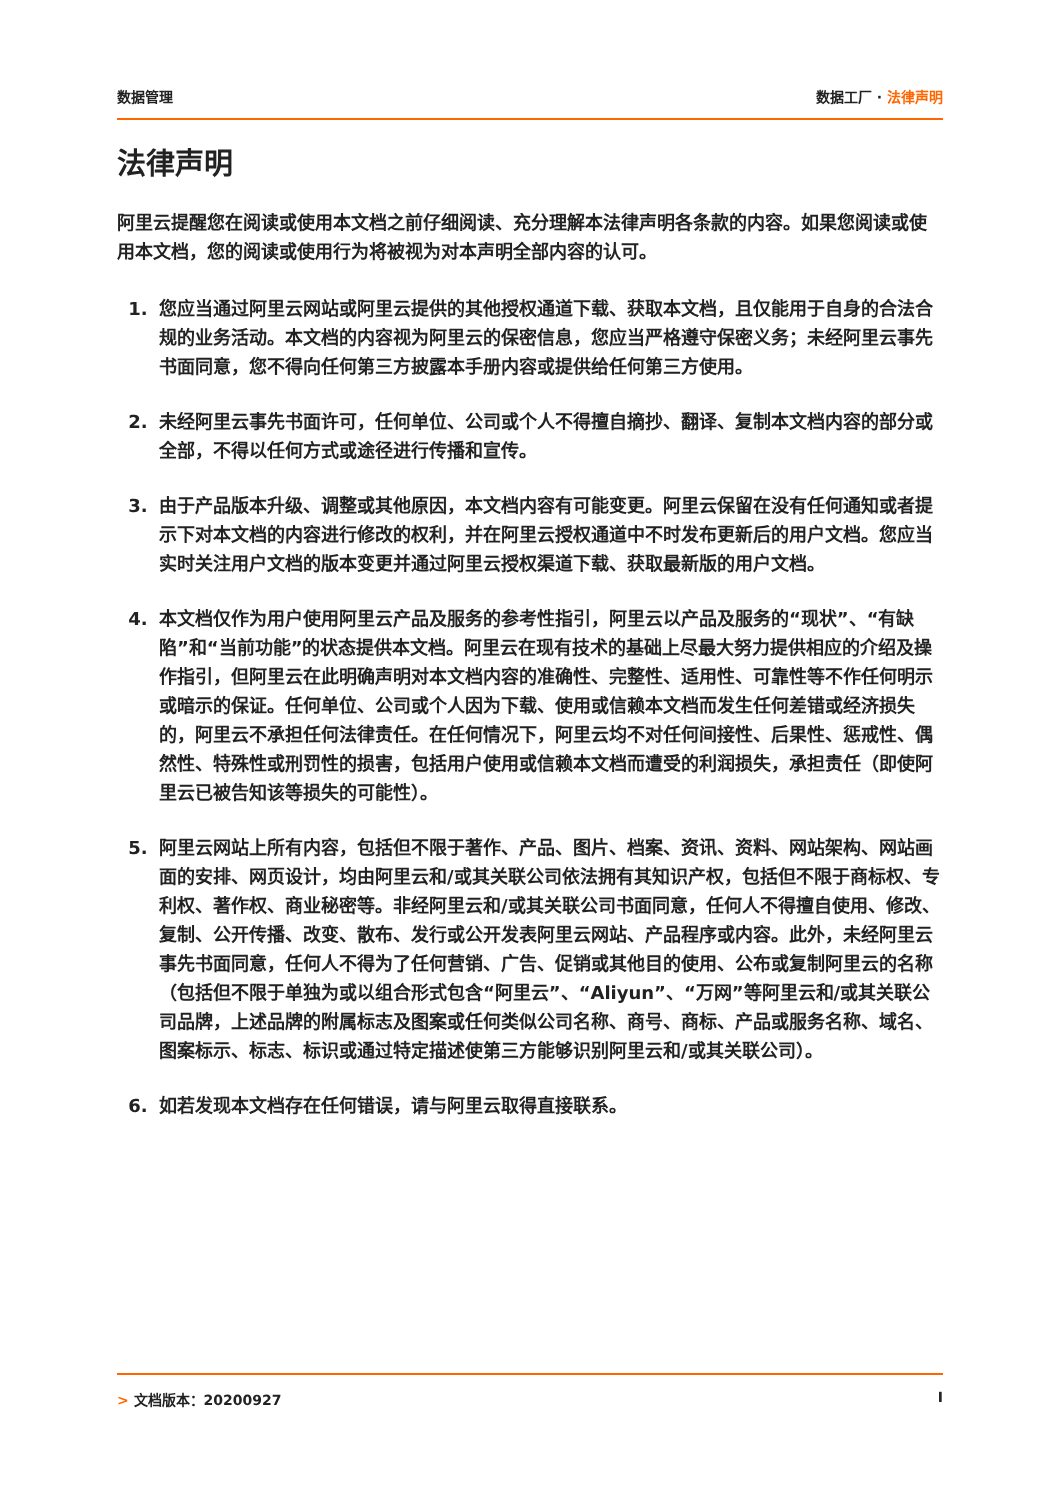数据管理 数据工厂 · 法律声明
法律声明
阿里云提醒您在阅读或使用本文档之前仔细阅读、充分理解本法律声明各条款的内容。如果您阅读或使用本文档，您的阅读或使用行为将被视为对本声明全部内容的认可。
1. 您应当通过阿里云网站或阿里云提供的其他授权通道下载、获取本文档，且仅能用于自身的合法合规的业务活动。本文档的内容视为阿里云的保密信息，您应当严格遵守保密义务；未经阿里云事先书面同意，您不得向任何第三方披露本手册内容或提供给任何第三方使用。
2. 未经阿里云事先书面许可，任何单位、公司或个人不得擅自摘抄、翻译、复制本文档内容的部分或全部，不得以任何方式或途径进行传播和宣传。
3. 由于产品版本升级、调整或其他原因，本文档内容有可能变更。阿里云保留在没有任何通知或者提示下对本文档的内容进行修改的权利，并在阿里云授权通道中不时发布更新后的用户文档。您应当实时关注用户文档的版本变更并通过阿里云授权渠道下载、获取最新版的用户文档。
4. 本文档仅作为用户使用阿里云产品及服务的参考性指引，阿里云以产品及服务的“现状”、“有缺陷”和“当前功能”的状态提供本文档。阿里云在现有技术的基础上尽最大努力提供相应的介绍及操作指引，但阿里云在此明确声明对本文档内容的准确性、完整性、适用性、可靠性等不作任何明示或暗示的保证。任何单位、公司或个人因为下载、使用或信赖本文档而发生任何差错或经济损失的，阿里云不承担任何法律责任。在任何情况下，阿里云均不对任何间接性、后果性、惩戒性、偶然性、特殊性或刑罚性的损害，包括用户使用或信赖本文档而遭受的利润损失，承担责任（即使阿里云已被告知该等损失的可能性）。
5. 阿里云网站上所有内容，包括但不限于著作、产品、图片、档案、资讯、资料、网站架构、网站画面的安排、网页设计，均由阿里云和/或其关联公司依法拥有其知识产权，包括但不限于商标权、专利权、著作权、商业秘密等。非经阿里云和/或其关联公司书面同意，任何人不得擅自使用、修改、复制、公开传播、改变、散布、发行或公开发表阿里云网站、产品程序或内容。此外，未经阿里云事先书面同意，任何人不得为了任何营销、广告、促销或其他目的使用、公布或复制阿里云的名称（包括但不限于单独为或以组合形式包含“阿里云”、“Aliyun”、“万网”等阿里云和/或其关联公司品牌，上述品牌的附属标志及图案或任何类似公司名称、商号、商标、产品或服务名称、域名、图案标示、标志、标识或通过特定描述使第三方能够识别阿里云和/或其关联公司）。
6. 如若发现本文档存在任何错误，请与阿里云取得直接联系。
> 文档版本：20200927 I